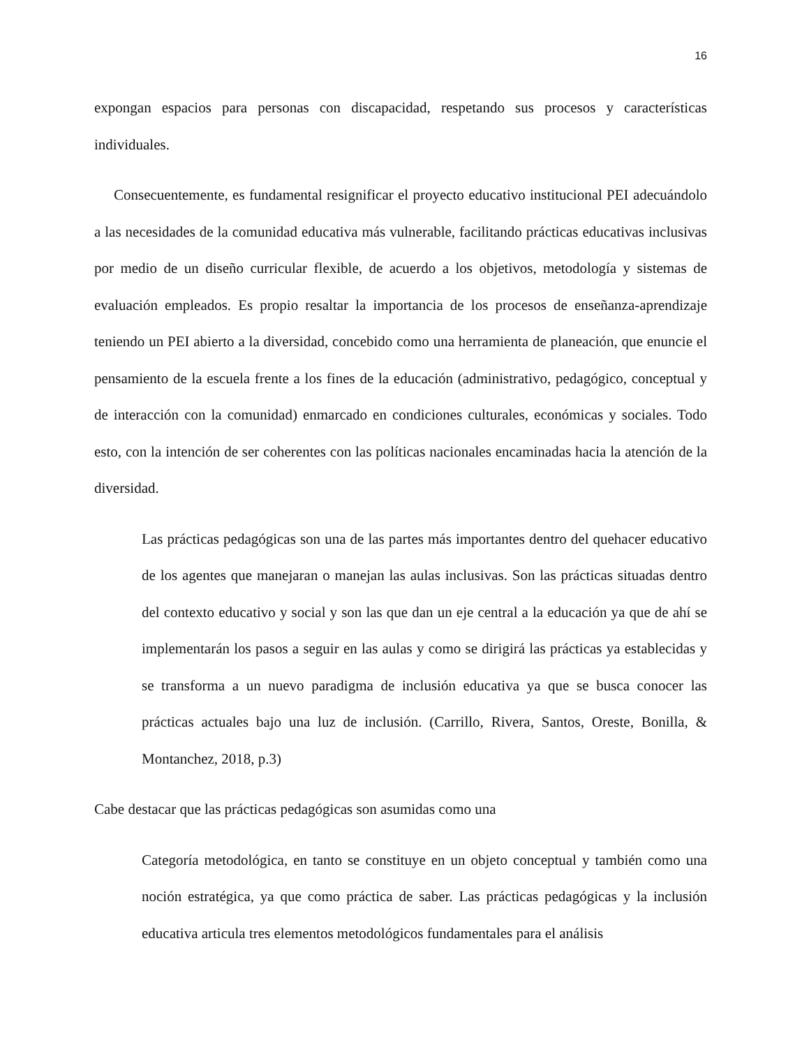16
expongan espacios para personas con discapacidad, respetando sus procesos y características individuales.
Consecuentemente, es fundamental resignificar el proyecto educativo institucional PEI adecuándolo a las necesidades de la comunidad educativa más vulnerable, facilitando prácticas educativas inclusivas por medio de un diseño curricular flexible, de acuerdo a los objetivos, metodología y sistemas de evaluación empleados. Es propio resaltar la importancia de los procesos de enseñanza-aprendizaje teniendo un PEI abierto a la diversidad, concebido como una herramienta de planeación, que enuncie el pensamiento de la escuela frente a los fines de la educación (administrativo, pedagógico, conceptual y de interacción con la comunidad) enmarcado en condiciones culturales, económicas y sociales. Todo esto, con la intención de ser coherentes con las políticas nacionales encaminadas hacia la atención de la diversidad.
Las prácticas pedagógicas son una de las partes más importantes dentro del quehacer educativo de los agentes que manejaran o manejan las aulas inclusivas. Son las prácticas situadas dentro del contexto educativo y social y son las que dan un eje central a la educación ya que de ahí se implementarán los pasos a seguir en las aulas y como se dirigirá las prácticas ya establecidas y se transforma a un nuevo paradigma de inclusión educativa ya que se busca conocer las prácticas actuales bajo una luz de inclusión. (Carrillo, Rivera, Santos, Oreste, Bonilla, & Montanchez, 2018, p.3)
Cabe destacar que las prácticas pedagógicas son asumidas como una
Categoría metodológica, en tanto se constituye en un objeto conceptual y también como una noción estratégica, ya que como práctica de saber. Las prácticas pedagógicas y la inclusión educativa articula tres elementos metodológicos fundamentales para el análisis